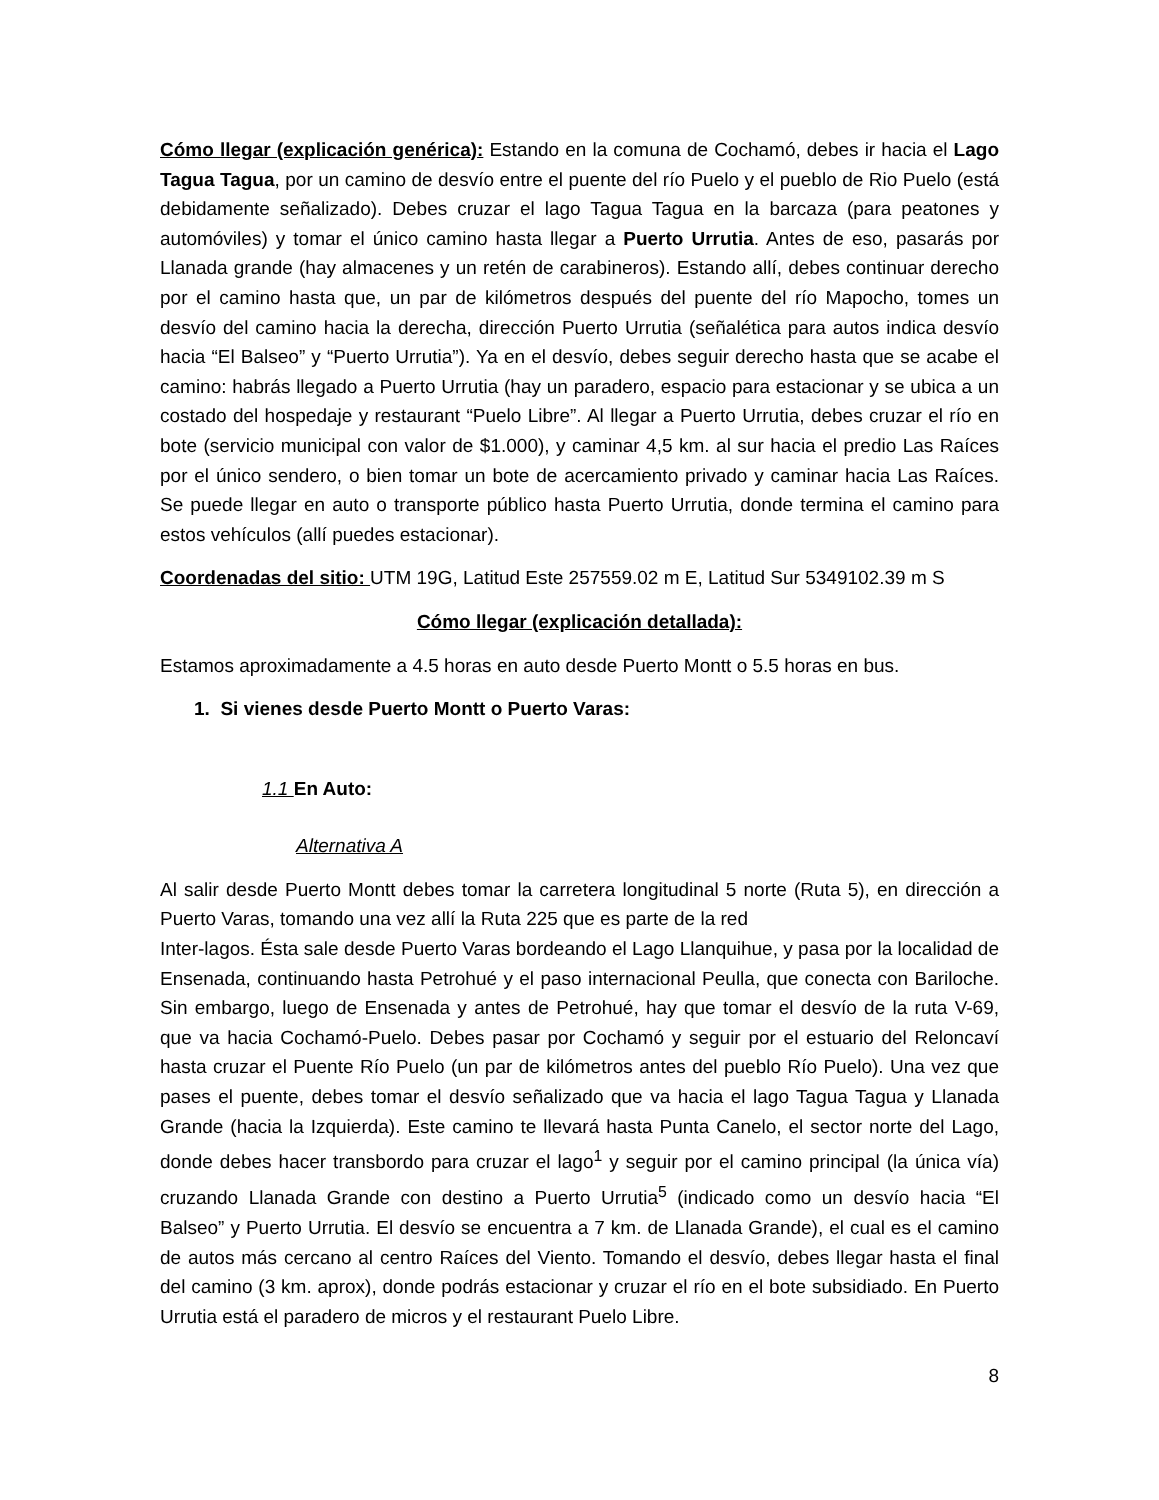Cómo llegar (explicación genérica): Estando en la comuna de Cochamó, debes ir hacia el Lago Tagua Tagua, por un camino de desvío entre el puente del río Puelo y el pueblo de Rio Puelo (está debidamente señalizado). Debes cruzar el lago Tagua Tagua en la barcaza (para peatones y automóviles) y tomar el único camino hasta llegar a Puerto Urrutia. Antes de eso, pasarás por Llanada grande (hay almacenes y un retén de carabineros). Estando allí, debes continuar derecho por el camino hasta que, un par de kilómetros después del puente del río Mapocho, tomes un desvío del camino hacia la derecha, dirección Puerto Urrutia (señalética para autos indica desvío hacia “El Balseo” y “Puerto Urrutia”). Ya en el desvío, debes seguir derecho hasta que se acabe el camino: habrás llegado a Puerto Urrutia (hay un paradero, espacio para estacionar y se ubica a un costado del hospedaje y restaurant “Puelo Libre”. Al llegar a Puerto Urrutia, debes cruzar el río en bote (servicio municipal con valor de $1.000), y caminar 4,5 km. al sur hacia el predio Las Raíces por el único sendero, o bien tomar un bote de acercamiento privado y caminar hacia Las Raíces. Se puede llegar en auto o transporte público hasta Puerto Urrutia, donde termina el camino para estos vehículos (allí puedes estacionar).
Coordenadas del sitio: UTM 19G, Latitud Este 257559.02 m E, Latitud Sur 5349102.39 m S
Cómo llegar (explicación detallada):
Estamos aproximadamente a 4.5 horas en auto desde Puerto Montt o 5.5 horas en bus.
1. Si vienes desde Puerto Montt o Puerto Varas:
1.1 En Auto:
Alternativa A
Al salir desde Puerto Montt debes tomar la carretera longitudinal 5 norte (Ruta 5), en dirección a Puerto Varas, tomando una vez allí la Ruta 225 que es parte de la red
Inter-lagos. Ésta sale desde Puerto Varas bordeando el Lago Llanquihue, y pasa por la localidad de Ensenada, continuando hasta Petrohué y el paso internacional Peulla, que conecta con Bariloche. Sin embargo, luego de Ensenada y antes de Petrohué, hay que tomar el desvío de la ruta V-69, que va hacia Cochamó-Puelo. Debes pasar por Cochamó y seguir por el estuario del Reloncaví hasta cruzar el Puente Río Puelo (un par de kilómetros antes del pueblo Río Puelo). Una vez que pases el puente, debes tomar el desvío señalizado que va hacia el lago Tagua Tagua y Llanada Grande (hacia la Izquierda). Este camino te llevará hasta Punta Canelo, el sector norte del Lago, donde debes hacer transbordo para cruzar el lago<sup>1</sup> y seguir por el camino principal (la única vía) cruzando Llanada Grande con destino a Puerto Urrutia<sup>5</sup> (indicado como un desvío hacia “El Balseo” y Puerto Urrutia. El desvío se encuentra a 7 km. de Llanada Grande), el cual es el camino de autos más cercano al centro Raíces del Viento. Tomando el desvío, debes llegar hasta el final del camino (3 km. aprox), donde podrás estacionar y cruzar el río en el bote subsidiado. En Puerto Urrutia está el paradero de micros y el restaurant Puelo Libre.
8